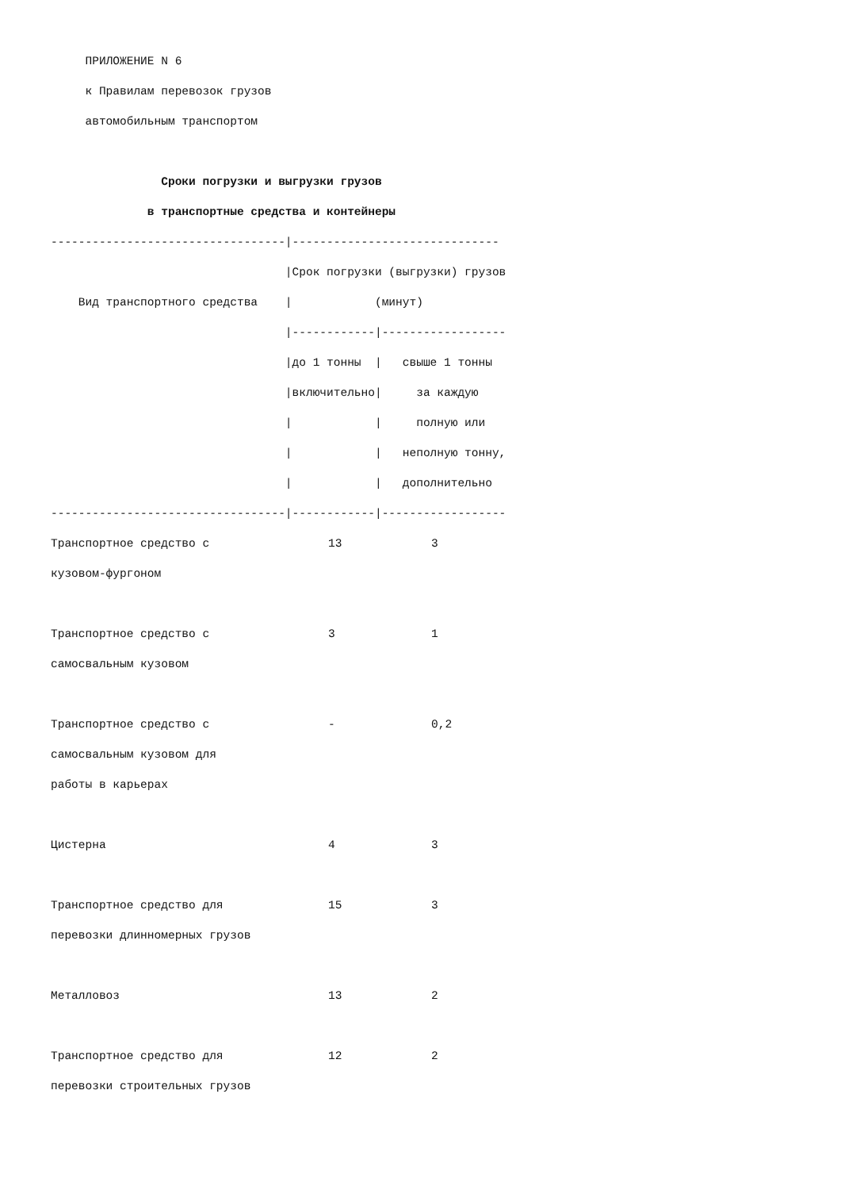ПРИЛОЖЕНИЕ N 6
к Правилам перевозок грузов
автомобильным транспортом
Сроки погрузки и выгрузки грузов
в транспортные средства и контейнеры
----------------------------------|------------------------------
|Срок погрузки (выгрузки) грузов
Вид транспортного средства | (минут)
|------------|------------------
|до 1 тонны | свыше 1 тонны
|включительно| за каждую
| | полную или
| | неполную тонну,
| | дополнительно
----------------------------------|------------|------------------
| Транспортное средство с кузовом-фургоном | 13 | 3 |
| Транспортное средство с самосвальным кузовом | 3 | 1 |
| Транспортное средство с самосвальным кузовом для работы в карьерах | - | 0,2 |
| Цистерна | 4 | 3 |
| Транспортное средство для перевозки длинномерных грузов | 15 | 3 |
| Металловоз | 13 | 2 |
| Транспортное средство для перевозки строительных грузов | 12 | 2 |